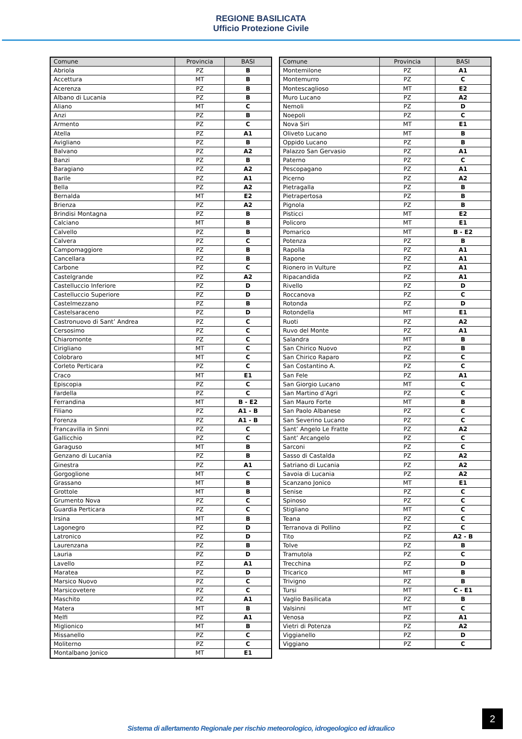REGIONE BASILICATA
Ufficio Protezione Civile
| Comune | Provincia | BASI |
| --- | --- | --- |
| Abriola | PZ | B |
| Accettura | MT | B |
| Acerenza | PZ | B |
| Albano di Lucania | PZ | B |
| Aliano | MT | C |
| Anzi | PZ | B |
| Armento | PZ | C |
| Atella | PZ | A1 |
| Avigliano | PZ | B |
| Balvano | PZ | A2 |
| Banzi | PZ | B |
| Baragiano | PZ | A2 |
| Barile | PZ | A1 |
| Bella | PZ | A2 |
| Bernalda | MT | E2 |
| Brienza | PZ | A2 |
| Brindisi Montagna | PZ | B |
| Calciano | MT | B |
| Calvello | PZ | B |
| Calvera | PZ | C |
| Campomaggiore | PZ | B |
| Cancellara | PZ | B |
| Carbone | PZ | C |
| Castelgrande | PZ | A2 |
| Castelluccio Inferiore | PZ | D |
| Castelluccio Superiore | PZ | D |
| Castelmezzano | PZ | B |
| Castelsaraceno | PZ | D |
| Castronuovo di Sant’ Andrea | PZ | C |
| Cersosimo | PZ | C |
| Chiaromonte | PZ | C |
| Cirigliano | MT | C |
| Colobraro | MT | C |
| Corleto Perticara | PZ | C |
| Craco | MT | E1 |
| Episcopia | PZ | C |
| Fardella | PZ | C |
| Ferrandina | MT | B - E2 |
| Filiano | PZ | A1 - B |
| Forenza | PZ | A1 - B |
| Francavilla in Sinni | PZ | C |
| Gallicchio | PZ | C |
| Garaguso | MT | B |
| Genzano di Lucania | PZ | B |
| Ginestra | PZ | A1 |
| Gorgoglione | MT | C |
| Grassano | MT | B |
| Grottole | MT | B |
| Grumento Nova | PZ | C |
| Guardia Perticara | PZ | C |
| Irsina | MT | B |
| Lagonegro | PZ | D |
| Latronico | PZ | D |
| Laurenzana | PZ | B |
| Lauria | PZ | D |
| Lavello | PZ | A1 |
| Maratea | PZ | D |
| Marsico Nuovo | PZ | C |
| Marsicovetere | PZ | C |
| Maschito | PZ | A1 |
| Matera | MT | B |
| Melfi | PZ | A1 |
| Miglionico | MT | B |
| Missanello | PZ | C |
| Moliterno | PZ | C |
| Montalbano Jonico | MT | E1 |
| Comune | Provincia | BASI |
| --- | --- | --- |
| Montemilone | PZ | A1 |
| Montemurro | PZ | C |
| Montescaglioso | MT | E2 |
| Muro Lucano | PZ | A2 |
| Nemoli | PZ | D |
| Noepoli | PZ | C |
| Nova Siri | MT | E1 |
| Oliveto Lucano | MT | B |
| Oppido Lucano | PZ | B |
| Palazzo San Gervasio | PZ | A1 |
| Paterno | PZ | C |
| Pescopagano | PZ | A1 |
| Picerno | PZ | A2 |
| Pietragalla | PZ | B |
| Pietrapertosa | PZ | B |
| Pignola | PZ | B |
| Pisticci | MT | E2 |
| Policoro | MT | E1 |
| Pomarico | MT | B - E2 |
| Potenza | PZ | B |
| Rapolla | PZ | A1 |
| Rapone | PZ | A1 |
| Rionero in Vulture | PZ | A1 |
| Ripacandida | PZ | A1 |
| Rivello | PZ | D |
| Roccanova | PZ | C |
| Rotonda | PZ | D |
| Rotondella | MT | E1 |
| Ruoti | PZ | A2 |
| Ruvo del Monte | PZ | A1 |
| Salandra | MT | B |
| San Chirico Nuovo | PZ | B |
| San Chirico Raparo | PZ | C |
| San Costantino A. | PZ | C |
| San Fele | PZ | A1 |
| San Giorgio Lucano | MT | C |
| San Martino d’Agri | PZ | C |
| San Mauro Forte | MT | B |
| San Paolo Albanese | PZ | C |
| San Severino Lucano | PZ | C |
| Sant’ Angelo Le Fratte | PZ | A2 |
| Sant’ Arcangelo | PZ | C |
| Sarconi | PZ | C |
| Sasso di Castalda | PZ | A2 |
| Satriano di Lucania | PZ | A2 |
| Savoia di Lucania | PZ | A2 |
| Scanzano Jonico | MT | E1 |
| Senise | PZ | C |
| Spinoso | PZ | C |
| Stigliano | MT | C |
| Teana | PZ | C |
| Terranova di Pollino | PZ | C |
| Tito | PZ | A2 - B |
| Tolve | PZ | B |
| Tramutola | PZ | C |
| Trecchina | PZ | D |
| Tricarico | MT | B |
| Trivigno | PZ | B |
| Tursi | MT | C - E1 |
| Vaglio Basilicata | PZ | B |
| Valsinni | MT | C |
| Venosa | PZ | A1 |
| Vietri di Potenza | PZ | A2 |
| Viggianello | PZ | D |
| Viggiano | PZ | C |
2
Sistema di allertamento Regionale per rischio meteorologico, idrogeologico ed idraulico